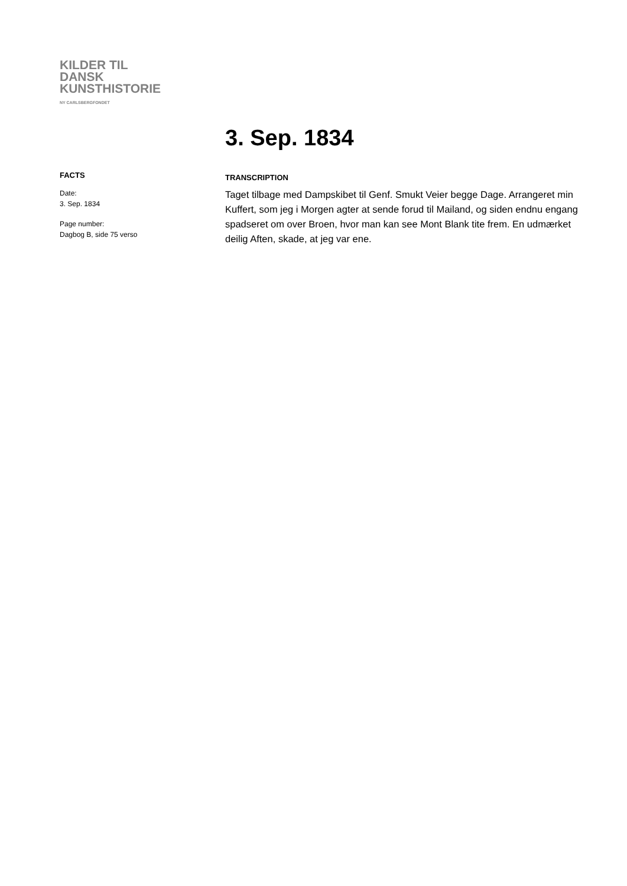KILDER TIL
DANSK
KUNSTHISTORIE
NY CARLSBERGFONDET
3. Sep. 1834
FACTS
Date:
3. Sep. 1834
Page number:
Dagbog B, side 75 verso
TRANSCRIPTION
Taget tilbage med Dampskibet til Genf. Smukt Veier begge Dage. Arrangeret min Kuffert, som jeg i Morgen agter at sende forud til Mailand, og siden endnu engang spadseret om over Broen, hvor man kan see Mont Blank tite frem. En udmærket deilig Aften, skade, at jeg var ene.